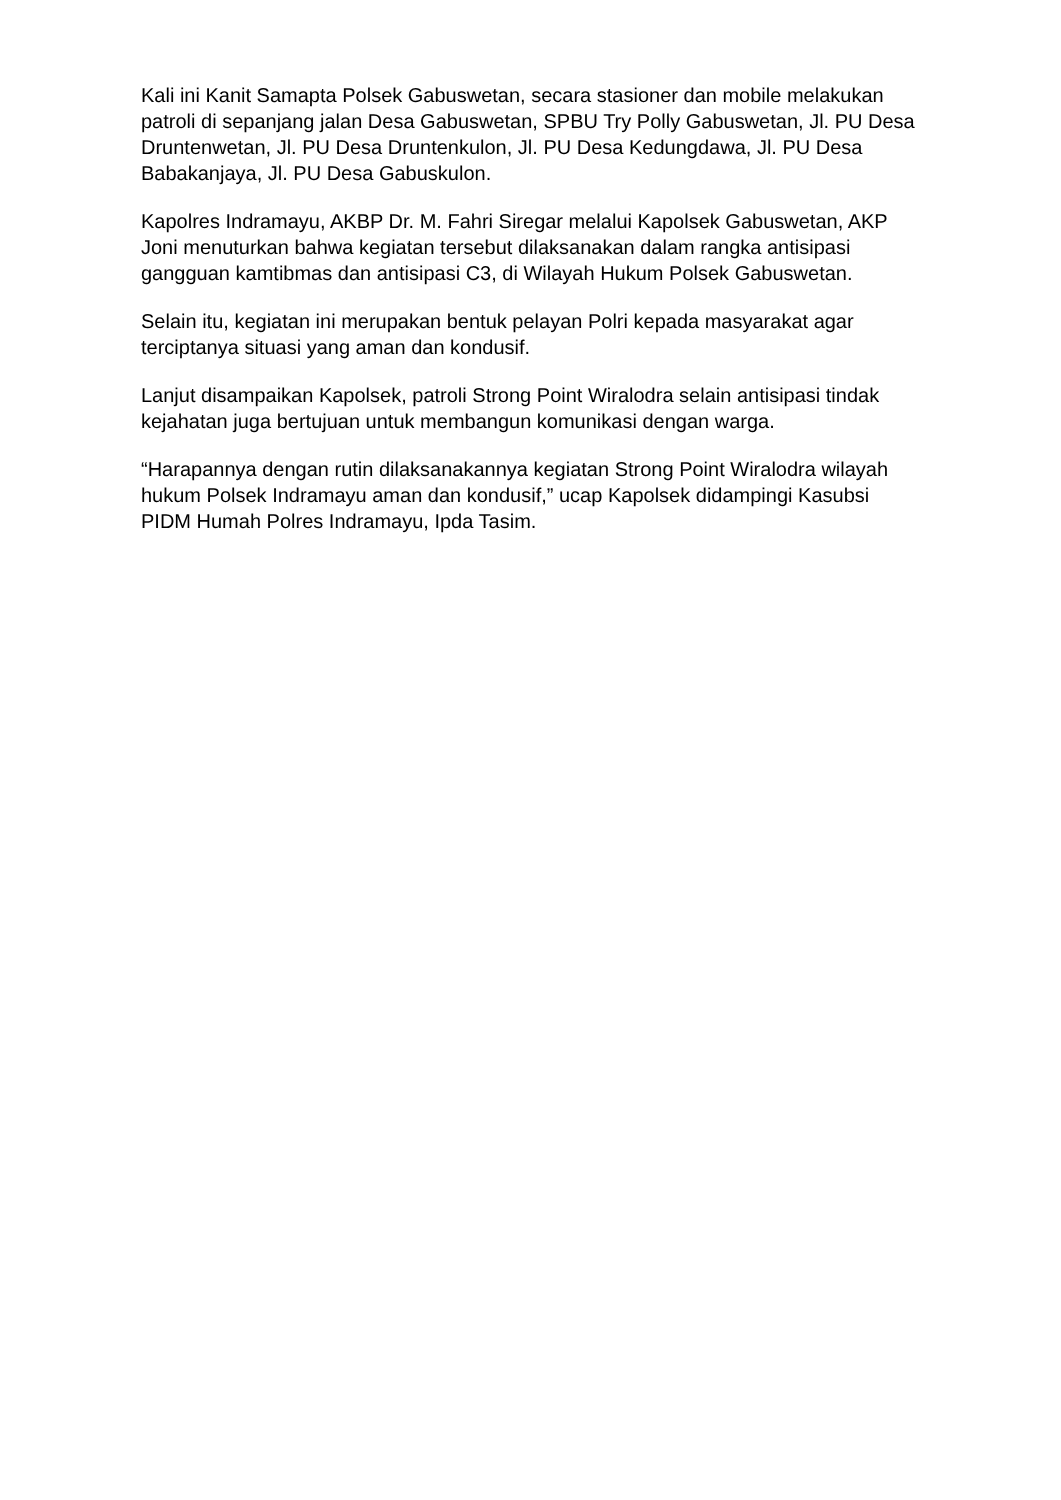Kali ini Kanit Samapta Polsek Gabuswetan, secara stasioner dan mobile melakukan patroli di sepanjang jalan Desa Gabuswetan, SPBU Try Polly Gabuswetan, Jl. PU Desa Druntenwetan, Jl. PU Desa Druntenkulon, Jl. PU Desa Kedungdawa, Jl. PU Desa Babakanjaya, Jl. PU Desa Gabuskulon.
Kapolres Indramayu, AKBP Dr. M. Fahri Siregar melalui Kapolsek Gabuswetan, AKP Joni menuturkan bahwa kegiatan tersebut dilaksanakan dalam rangka antisipasi gangguan kamtibmas dan antisipasi C3, di Wilayah Hukum Polsek Gabuswetan.
Selain itu, kegiatan ini merupakan bentuk pelayan Polri kepada masyarakat agar terciptanya situasi yang aman dan kondusif.
Lanjut disampaikan Kapolsek, patroli Strong Point Wiralodra selain antisipasi tindak kejahatan juga bertujuan untuk membangun komunikasi dengan warga.
“Harapannya dengan rutin dilaksanakannya kegiatan Strong Point Wiralodra wilayah hukum Polsek Indramayu aman dan kondusif,” ucap Kapolsek didampingi Kasubsi PIDM Humah Polres Indramayu, Ipda Tasim.